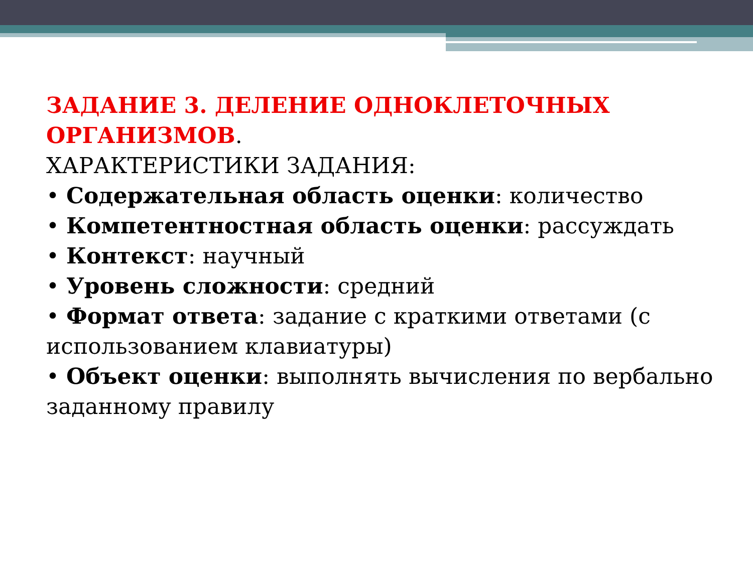ЗАДАНИЕ 3. ДЕЛЕНИЕ ОДНОКЛЕТОЧНЫХ ОРГАНИЗМОВ.
ХАРАКТЕРИСТИКИ ЗАДАНИЯ:
• Содержательная область оценки: количество
• Компетентностная область оценки: рассуждать
• Контекст: научный
• Уровень сложности: средний
• Формат ответа: задание с краткими ответами (с использованием клавиатуры)
• Объект оценки: выполнять вычисления по вербально заданному правилу